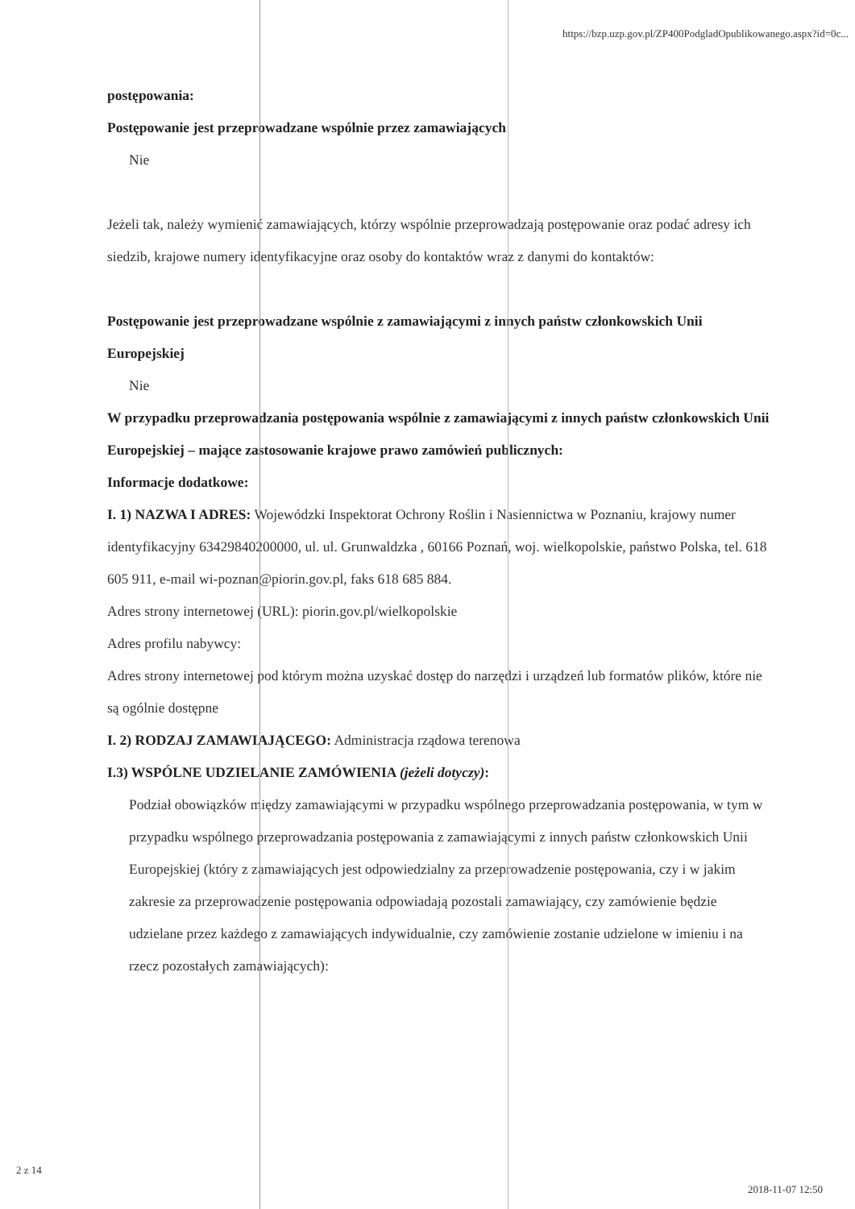https://bzp.uzp.gov.pl/ZP400PodgladOpublikowanego.aspx?id=0c...
postępowania:
Postępowanie jest przeprowadzane wspólnie przez zamawiających
Nie
Jeżeli tak, należy wymienić zamawiających, którzy wspólnie przeprowadzają postępowanie oraz podać adresy ich siedzib, krajowe numery identyfikacyjne oraz osoby do kontaktów wraz z danymi do kontaktów:
Postępowanie jest przeprowadzane wspólnie z zamawiającymi z innych państw członkowskich Unii Europejskiej
Nie
W przypadku przeprowadzania postępowania wspólnie z zamawiającymi z innych państw członkowskich Unii Europejskiej – mające zastosowanie krajowe prawo zamówień publicznych:
Informacje dodatkowe:
I. 1) NAZWA I ADRES: Wojewódzki Inspektorat Ochrony Roślin i Nasiennictwa w Poznaniu, krajowy numer identyfikacyjny 63429840200000, ul. ul. Grunwaldzka , 60166 Poznań, woj. wielkopolskie, państwo Polska, tel. 618 605 911, e-mail wi-poznan@piorin.gov.pl, faks 618 685 884.
Adres strony internetowej (URL): piorin.gov.pl/wielkopolskie
Adres profilu nabywcy:
Adres strony internetowej pod którym można uzyskać dostęp do narzędzi i urządzeń lub formatów plików, które nie są ogólnie dostępne
I. 2) RODZAJ ZAMAWIAJĄCEGO: Administracja rządowa terenowa
I.3) WSPÓLNE UDZIELANIE ZAMÓWIENIA (jeżeli dotyczy):
Podział obowiązków między zamawiającymi w przypadku wspólnego przeprowadzania postępowania, w tym w przypadku wspólnego przeprowadzania postępowania z zamawiającymi z innych państw członkowskich Unii Europejskiej (który z zamawiających jest odpowiedzialny za przeprowadzenie postępowania, czy i w jakim zakresie za przeprowadzenie postępowania odpowiadają pozostali zamawiający, czy zamówienie będzie udzielane przez każdego z zamawiających indywidualnie, czy zamówienie zostanie udzielone w imieniu i na rzecz pozostałych zamawiających):
2 z 14
2018-11-07 12:50